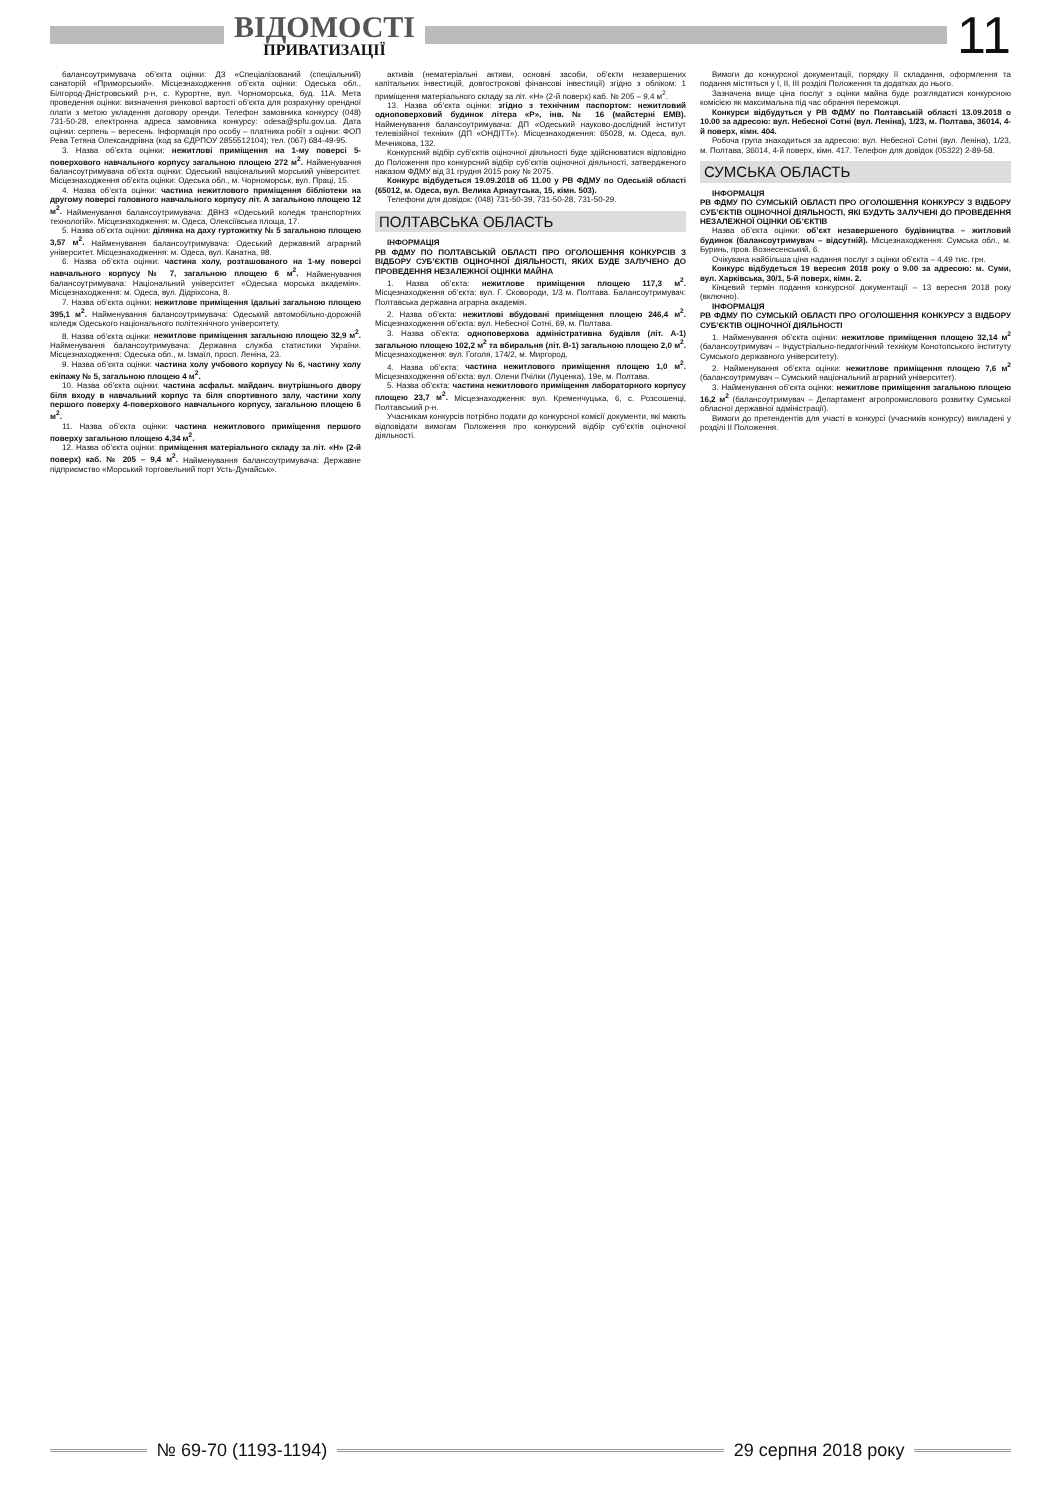ВІДОМОСТІ
ПРИВАТИЗАЦІЇ
11
балансоутримувача об’єкта оцінки: ДЗ «Спеціалізований (спеціальний) санаторій «Приморський». Місцезнаходження об’єкта оцінки: Одеська обл., Білгород-Дністровський р-н, с. Курортне, вул. Чорноморська, буд. 11А. Мета проведення оцінки: визначення ринкової вартості об’єкта для розрахунку орендної плати з метою укладення договору оренди. Телефон замовника конкурсу (048) 731-50-28, електронна адреса замовника конкурсу: odesa@spfu.gov.ua. Дата оцінки: серпень – вересень. Інформація про особу – платника робіт з оцінки: ФОП Рева Тетяна Олександрівна (код за ЄДРПОУ 2855512104); тел. (067) 684-49-95.
3. Назва об’єкта оцінки: нежитлові приміщення на 1-му поверсі 5-поверхового навчального корпусу загальною площею 272 м<sup>2</sup>. Найменування балансоутримувача об’єкта оцінки: Одеський національний морський університет. Місцезнаходження об’єкта оцінки: Одеська обл., м. Чорноморськ, вул. Праці, 15.
4. Назва об’єкта оцінки: частина нежитлового приміщення бібліотеки на другому поверсі головного навчального корпусу літ. А загальною площею 12 м<sup>2</sup>. Найменування балансоутримувача: ДВНЗ «Одеський коледж транспортних технологій». Місцезнаходження: м. Одеса, Олексіївська площа, 17.
5. Назва об’єкта оцінки: ділянка на даху гуртожитку № 5 загальною площею 3,57 м<sup>2</sup>. Найменування балансоутримувача: Одеський державний аграрний університет. Місцезнаходження: м. Одеса, вул. Канатна, 98.
6. Назва об’єкта оцінки: частина холу, розташованого на 1-му поверсі навчального корпусу № 7, загальною площею 6 м<sup>2</sup>. Найменування балансоутримувача: Національний університет «Одеська морська академія». Місцезнаходження: м. Одеса, вул. Дідріхсона, 8.
7. Назва об’єкта оцінки: нежитлове приміщення їдальні загальною площею 395,1 м<sup>2</sup>. Найменування балансоутримувача: Одеський автомобільно-дорожній коледж Одеського національного політехнічного університету.
8. Назва об’єкта оцінки: нежитлове приміщення загальною площею 32,9 м<sup>2</sup>. Найменування балансоутримувача: Державна служба статистики України. Місцезнаходження: Одеська обл., м. Ізмаїл, просп. Леніна, 23.
9. Назва об’єкта оцінки: частина холу учбового корпусу № 6, частину холу екіпажу № 5, загальною площею 4 м<sup>2</sup>.
10. Назва об’єкта оцінки: частина асфальт. майданч. внутрішнього двору біля входу в навчальний корпус та біля спортивного залу, частини холу першого поверху 4-поверхового навчального корпусу, загальною площею 6 м<sup>2</sup>.
11. Назва об’єкта оцінки: частина нежитлового приміщення першого поверху загальною площею 4,34 м<sup>2</sup>.
12. Назва об’єкта оцінки: приміщення матеріального складу за літ. «Н» (2-й поверх) каб. № 205 – 9,4 м<sup>2</sup>. Найменування балансоутримувача: Державне підприємство «Морський торговельний порт Усть-Дунайськ».
активів (нематеріальні активи, основні засоби, об’єкти незавершених капітальних інвестицій, довгострокові фінансові інвестиції) згідно з обліком: 1 приміщення матеріального складу за літ. «Н» (2-й поверх) каб. № 205 – 9,4 м<sup>2</sup>.
13. Назва об’єкта оцінки: згідно з технічним паспортом: нежитловий одноповерховий будинок літера «Р», інв. № 16 (майстерні ЕМВ). Найменування балансоутримувача: ДП «Одеський науково-дослідний інститут телевізійної техніки» (ДП «ОНДІТТ»). Місцезнаходження: 65028, м. Одеса, вул. Мечникова, 132.
Конкурсний відбір суб’єктів оціночної діяльності буде здійснюватися відповідно до Положення про конкурсний відбір суб’єктів оціночної діяльності, затвердженого наказом ФДМУ від 31 грудня 2015 року № 2075.
Конкурс відбудеться 19.09.2018 об 11.00 у РВ ФДМУ по Одеській області (65012, м. Одеса, вул. Велика Арнаутська, 15, кімн. 503).
Телефони для довідок: (048) 731-50-39, 731-50-28, 731-50-29.
ПОЛТАВСЬКА ОБЛАСТЬ
ІНФОРМАЦІЯ
РВ ФДМУ ПО ПОЛТАВСЬКІЙ ОБЛАСТІ ПРО ОГОЛОШЕННЯ КОНКУРСІВ З ВІДБОРУ СУБ’ЄКТІВ ОЦІНОЧНОЇ ДІЯЛЬНОСТІ, ЯКИХ БУДЕ ЗАЛУЧЕНО ДО ПРОВЕДЕННЯ НЕЗАЛЕЖНОЇ ОЦІНКИ МАЙНА
1. Назва об’єкта: нежитлове приміщення площею 117,3 м<sup>2</sup>. Місцезнаходження об’єкта: вул. Г. Сковороди, 1/3 м. Полтава. Балансоутримувач: Полтавська державна аграрна академія.
2. Назва об’єкта: нежитлові вбудовані приміщення площею 246,4 м<sup>2</sup>. Місцезнаходження об’єкта: вул. Небесної Сотні, 69, м. Полтава.
3. Назва об’єкта: одноповерхова адміністративна будівля (літ. А-1) загальною площею 102,2 м<sup>2</sup> та вбиральня (літ. В-1) загальною площею 2,0 м<sup>2</sup>. Місцезнаходження: вул. Гоголя, 174/2, м. Миргород.
4. Назва об’єкта: частина нежитлового приміщення площею 1,0 м<sup>2</sup>. Місцезнаходження об’єкта: вул. Олени Пчілки (Луценка), 19е, м. Полтава.
5. Назва об’єкта: частина нежитлового приміщення лабораторного корпусу площею 23,7 м<sup>2</sup>. Місцезнаходження: вул. Кременчуцька, 6, с. Розсошенці, Полтавський р-н.
Учасникам конкурсів потрібно подати до конкурсної комісії документи, які мають відповідати вимогам Положення про конкурсний відбір суб’єктів оціночної діяльності.
Вимоги до конкурсної документації, порядку її складання, оформлення та подання містяться у I, II, III розділі Положення та додатках до нього.
Зазначена вище ціна послуг з оцінки майна буде розглядатися конкурсною комісією як максимальна під час обрання переможця.
Конкурси відбудуться у РВ ФДМУ по Полтавській області 13.09.2018 о 10.00 за адресою: вул. Небесної Сотні (вул. Леніна), 1/23, м. Полтава, 36014, 4-й поверх, кімн. 404.
Робоча група знаходиться за адресою: вул. Небесної Сотні (вул. Леніна), 1/23, м. Полтава, 36014, 4-й поверх, кімн. 417. Телефон для довідок (05322) 2-89-58.
СУМСЬКА ОБЛАСТЬ
ІНФОРМАЦІЯ
РВ ФДМУ ПО СУМСЬКІЙ ОБЛАСТІ ПРО ОГОЛОШЕННЯ КОНКУРСУ З ВІДБОРУ СУБ’ЄКТІВ ОЦІНОЧНОЇ ДІЯЛЬНОСТІ, ЯКІ БУДУТЬ ЗАЛУЧЕНІ ДО ПРОВЕДЕННЯ НЕЗАЛЕЖНОЇ ОЦІНКИ ОБ’ЄКТІВ
Назва об’єкта оцінки: об’єкт незавершеного будівництва – житловий будинок (балансоутримувач – відсутній). Місцезнаходження: Сумська обл., м. Буринь, пров. Вознесенський, 6.
Очікувана найбільша ціна надання послуг з оцінки об’єкта – 4,49 тис. грн.
Конкурс відбудеться 19 вересня 2018 року о 9.00 за адресою: м. Суми, вул. Харківська, 30/1, 5-й поверх, кімн. 2.
Кінцевий термін подання конкурсної документації – 13 вересня 2018 року (включно).
ІНФОРМАЦІЯ
РВ ФДМУ ПО СУМСЬКІЙ ОБЛАСТІ ПРО ОГОЛОШЕННЯ КОНКУРСУ З ВІДБОРУ СУБ’ЄКТІВ ОЦІНОЧНОЇ ДІЯЛЬНОСТІ
1. Найменування об’єкта оцінки: нежитлове приміщення площею 32,14 м<sup>2</sup> (балансоутримувач – Індустріально-педагогічний технікум Конотопського інституту Сумського державного університету).
2. Найменування об’єкта оцінки: нежитлове приміщення площею 7,6 м<sup>2</sup> (балансоутримувач – Сумський національний аграрний університет).
3. Найменування об’єкта оцінки: нежитлове приміщення загальною площею 16,2 м<sup>2</sup> (балансоутримувач – Департамент агропромислового розвитку Сумської обласної державної адміністрації).
Вимоги до претендентів для участі в конкурсі (учасників конкурсу) викладені у розділі II Положення.
№ 69-70 (1193-1194) 29 серпня 2018 року